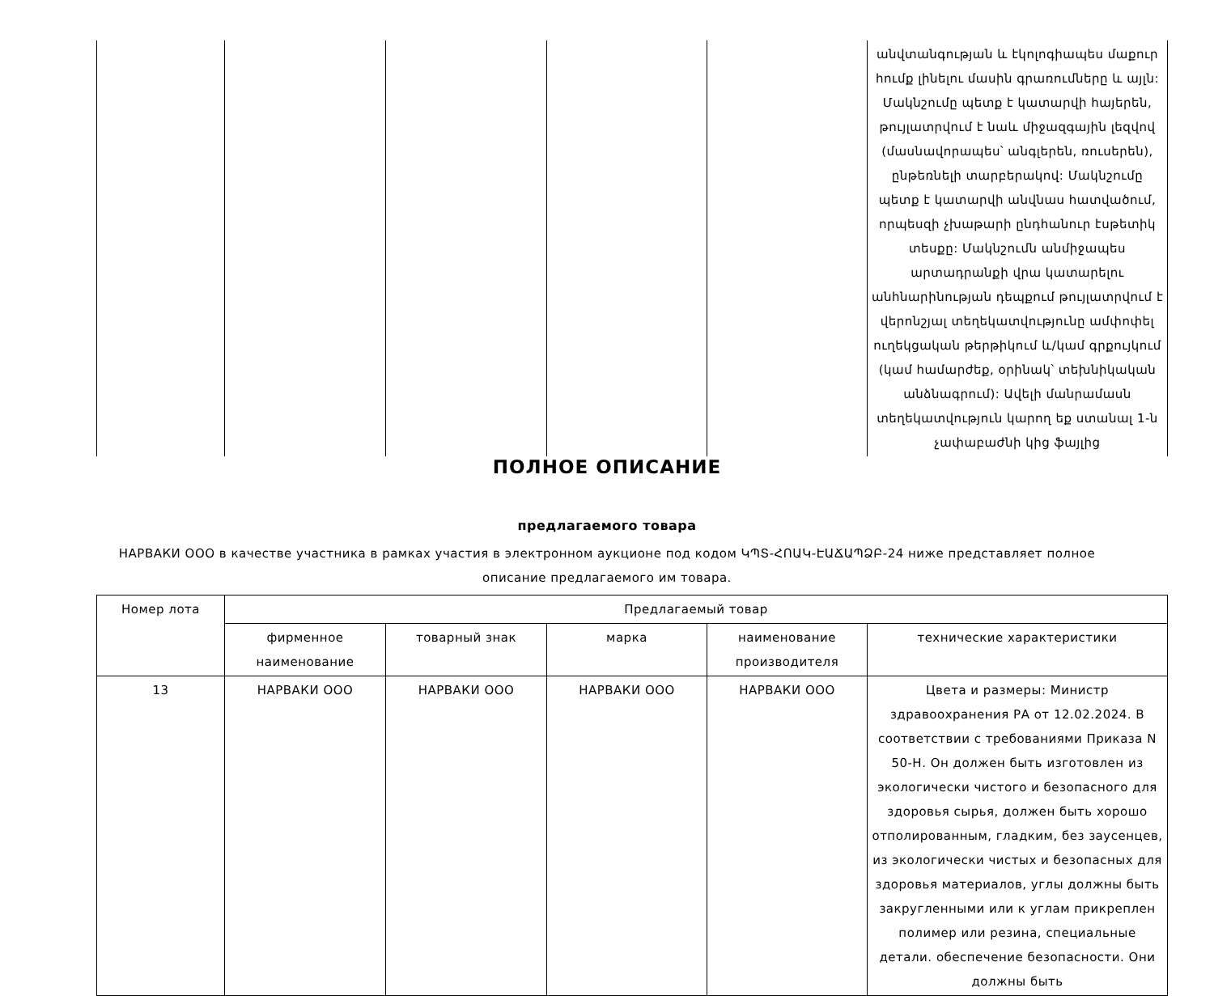| | | | | | անվտանգության և էկոլոգիապես մաքուր հումք լինելու մասին գրառումները և այլն: Մակնշումը պետք է կատարվի հայերեն, թույլատրվում է նաև միջազգային լեզվով (մասնավորապես՝ անգլերեն, ռուսերեն), ընթեռնելի տարբերակով: Մակնշումը պետք է կատարվի անվնաս հատվածում, որպեսզի չխաթարի ընդհանուր էսթետիկ տեսքը: Մակնշումն անմիջապես արտադրանքի վրա կատարելու անհնարինության դեպքում թույլատրվում է վերոնշյալ տեղեկատվությունը ամփոփել ուղեկցական թերթիկում և/կամ գրքույկում (կամ համարժեք, օրինակ՝ տեխնիկական անձնագրում): Ավելի մանրամասն տեղեկատվություն կարող եք ստանալ 1-ն չափաբաժնի կից ֆայլից |
ПОЛНОЕ ОПИСАНИЕ
предлагаемого товара
НАРВАКИ ООО в качестве участника в рамках участия в электронном аукционе под кодом ԿՊՏ-ՀՈԱԿ-ԷԱՃԱՊՁԲ-24 ниже представляет полное описание предлагаемого им товара.
| Номер лота | Предлагаемый товар | | | | |
| --- | --- | --- | --- | --- | --- |
| | фирменное наименование | товарный знак | марка | наименование производителя | технические характеристики |
| 13 | НАРВАКИ ООО | НАРВАКИ ООО | НАРВАКИ ООО | НАРВАКИ ООО | Цвета и размеры: Министр здравоохранения РА от 12.02.2024. В соответствии с требованиями Приказа N 50-Н. Он должен быть изготовлен из экологически чистого и безопасного для здоровья сырья, должен быть хорошо отполированным, гладким, без заусенцев, из экологически чистых и безопасных для здоровья материалов, углы должны быть закругленными или к углам прикреплен полимер или резина, специальные детали. обеспечение безопасности. Они должны быть |